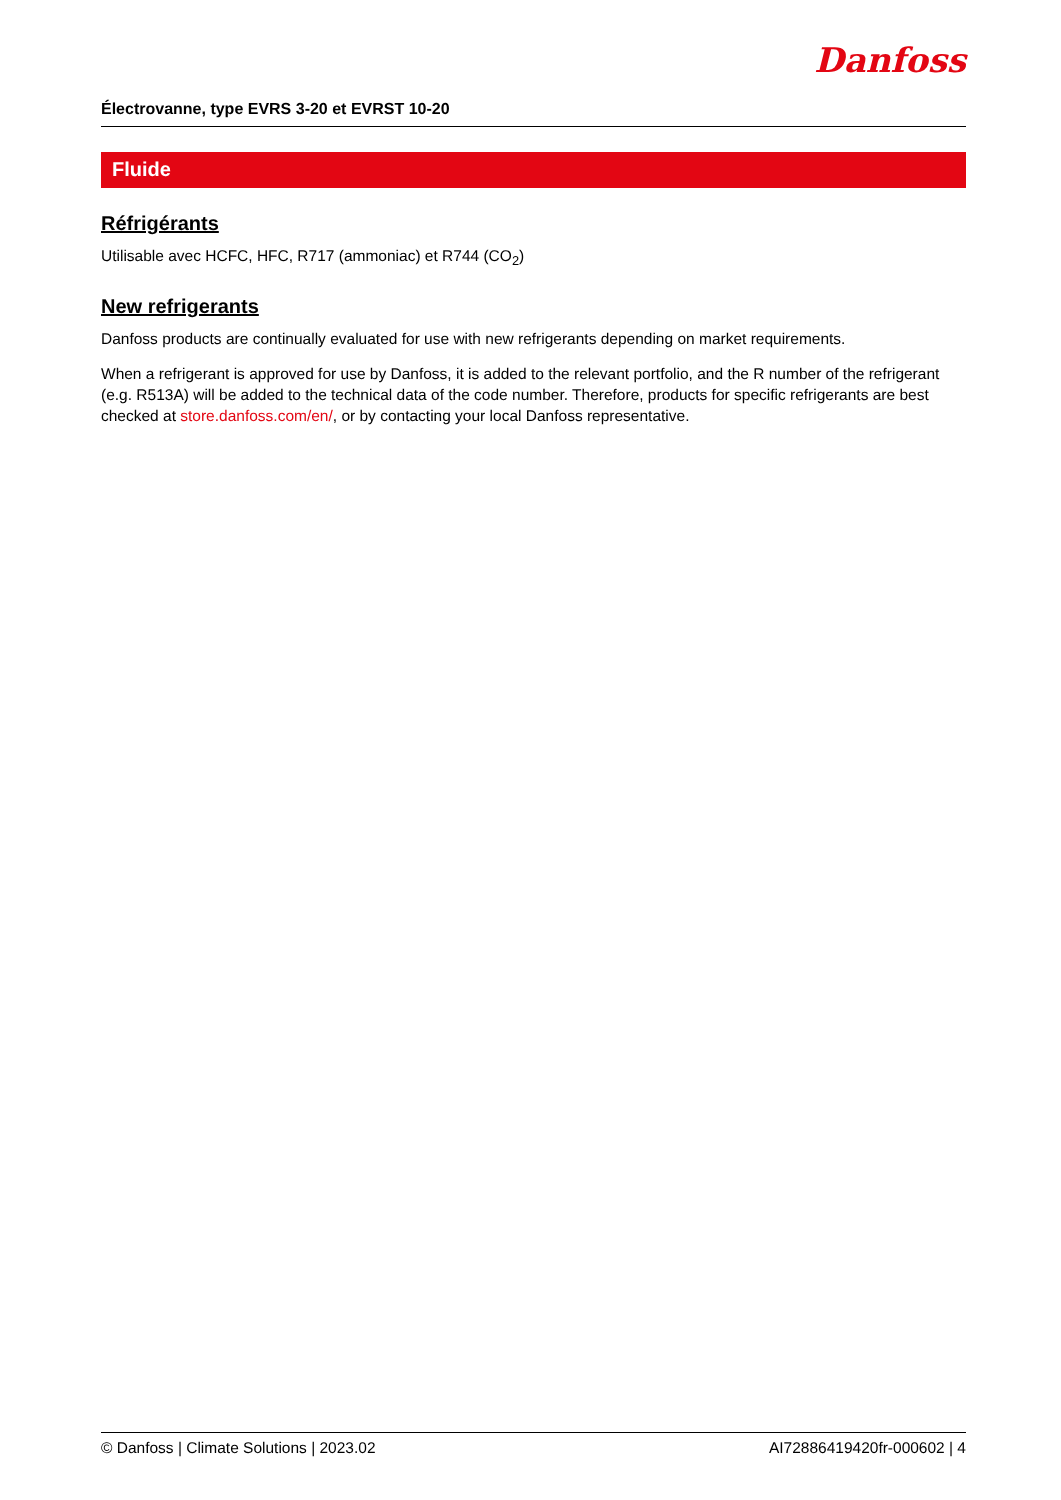Électrovanne, type EVRS 3-20 et EVRST 10-20
Danfoss
Fluide
Réfrigérants
Utilisable avec HCFC, HFC, R717 (ammoniac) et R744 (CO<sub>2</sub>)
New refrigerants
Danfoss products are continually evaluated for use with new refrigerants depending on market requirements.
When a refrigerant is approved for use by Danfoss, it is added to the relevant portfolio, and the R number of the refrigerant (e.g. R513A) will be added to the technical data of the code number. Therefore, products for specific refrigerants are best checked at store.danfoss.com/en/, or by contacting your local Danfoss representative.
© Danfoss | Climate Solutions | 2023.02 AI72886419420fr-000602 | 4